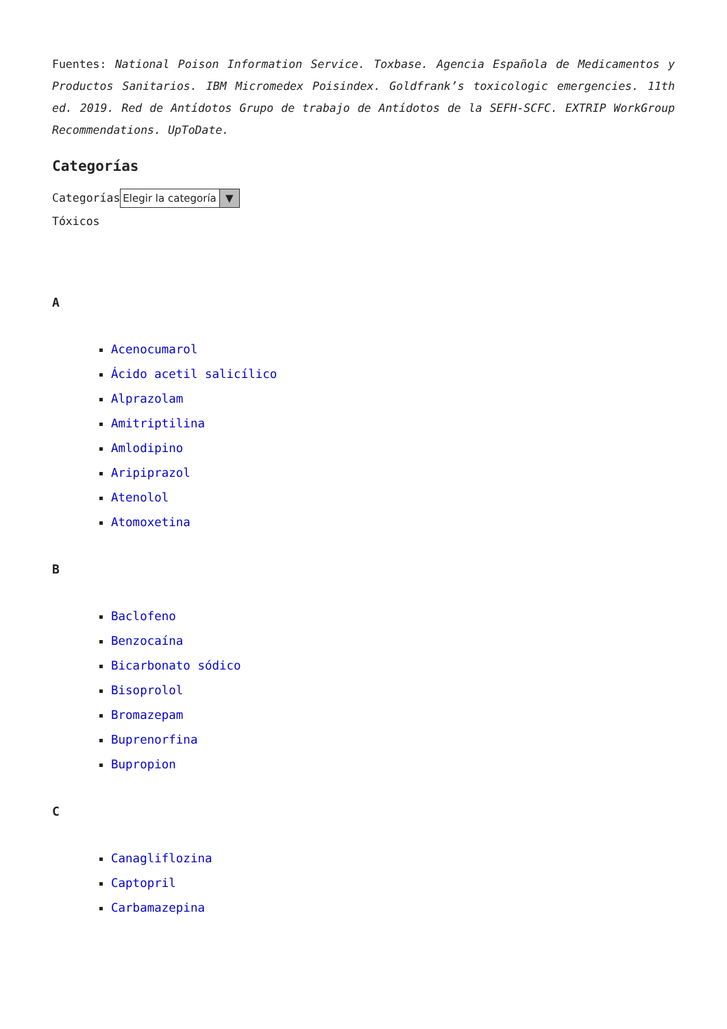Fuentes: National Poison Information Service. Toxbase. Agencia Española de Medicamentos y Productos Sanitarios. IBM Micromedex Poisindex. Goldfrank’s toxicologic emergencies. 11th ed. 2019. Red de Antídotos Grupo de trabajo de Antídotos de la SEFH-SCFC. EXTRIP WorkGroup Recommendations. UpToDate.
Categorías
Categorías Elegir la categoría ▼
Tóxicos
A
Acenocumarol
Ácido acetil salicílico
Alprazolam
Amitriptilina
Amlodipino
Aripiprazol
Atenolol
Atomoxetina
B
Baclofeno
Benzocaína
Bicarbonato sódico
Bisoprolol
Bromazepam
Buprenorfina
Bupropion
C
Canagliflozina
Captopril
Carbamazepina